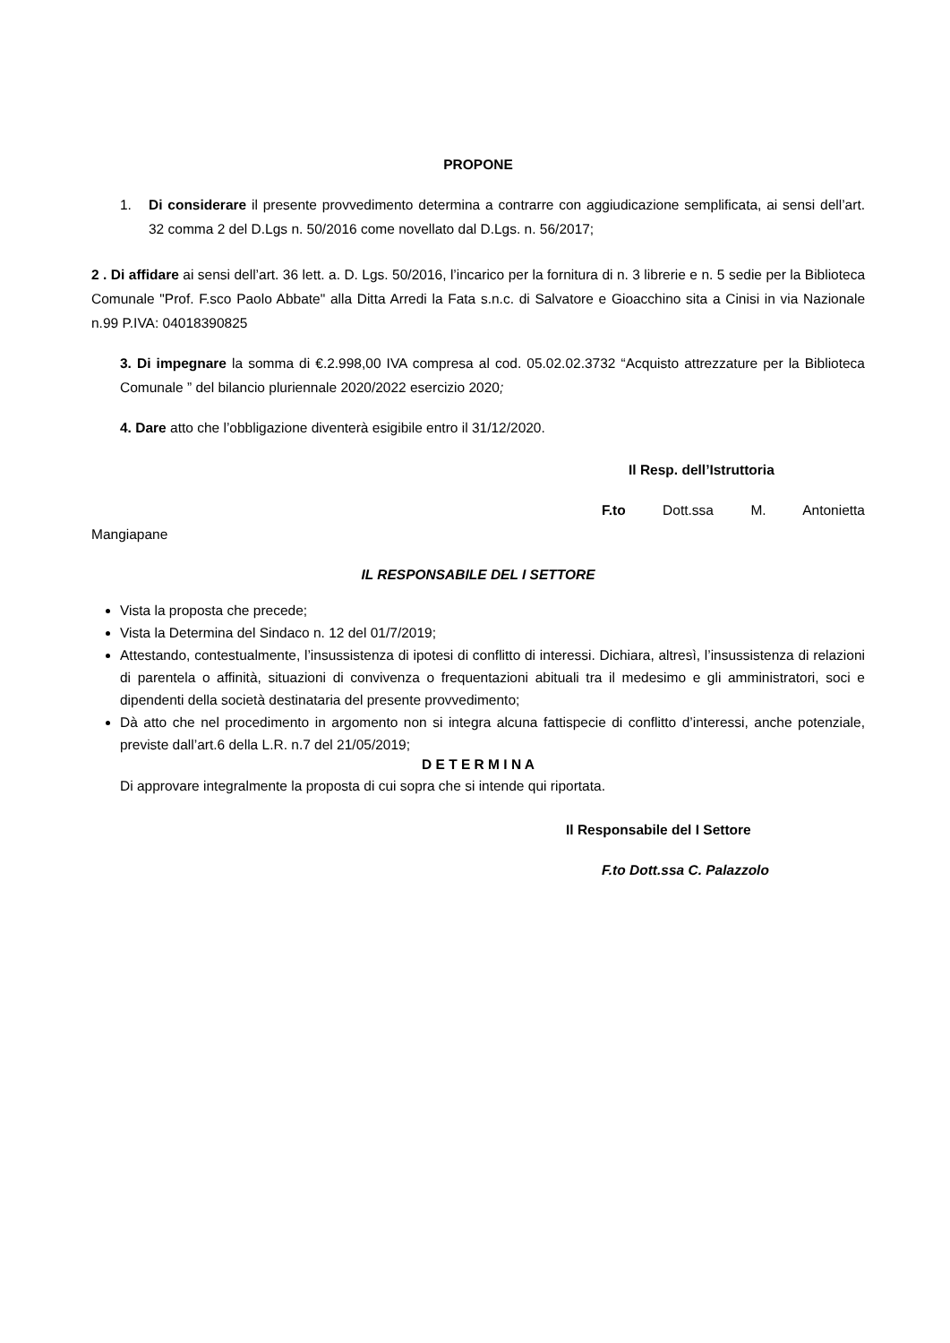PROPONE
1. Di considerare il presente provvedimento determina a contrarre con aggiudicazione semplificata, ai sensi dell’art. 32 comma 2 del D.Lgs n. 50/2016 come novellato dal D.Lgs. n. 56/2017;
2 . Di affidare ai sensi dell’art. 36 lett. a. D. Lgs. 50/2016, l’incarico per la fornitura di n. 3 librerie e n. 5 sedie per la Biblioteca Comunale "Prof. F.sco Paolo Abbate" alla Ditta Arredi la Fata s.n.c. di Salvatore e Gioacchino sita a Cinisi in via Nazionale n.99 P.IVA: 04018390825
3. Di impegnare la somma di €.2.998,00 IVA compresa al cod. 05.02.02.3732 “Acquisto attrezzature per la Biblioteca Comunale ” del bilancio pluriennale 2020/2022 esercizio 2020;
4. Dare atto che l’obbligazione diventerà esigibile entro il 31/12/2020.
Il Resp. dell’Istruttoria
F.to Dott.ssa M. Antonietta
Mangiapane
IL RESPONSABILE DEL I SETTORE
Vista la proposta che precede;
Vista la Determina del Sindaco n. 12 del 01/7/2019;
Attestando, contestualmente, l’insussistenza di ipotesi di conflitto di interessi. Dichiara, altresì, l’insussistenza di relazioni di parentela o affinità, situazioni di convivenza o frequentazioni abituali tra il medesimo e gli amministratori, soci e dipendenti della società destinataria del presente provvedimento;
Dà atto che nel procedimento in argomento non si integra alcuna fattispecie di conflitto d’interessi, anche potenziale, previste dall’art.6 della L.R. n.7 del 21/05/2019;
D E T E R M I N A
Di approvare integralmente la proposta di cui sopra che si intende qui riportata.
Il Responsabile del I Settore
F.to Dott.ssa C. Palazzolo